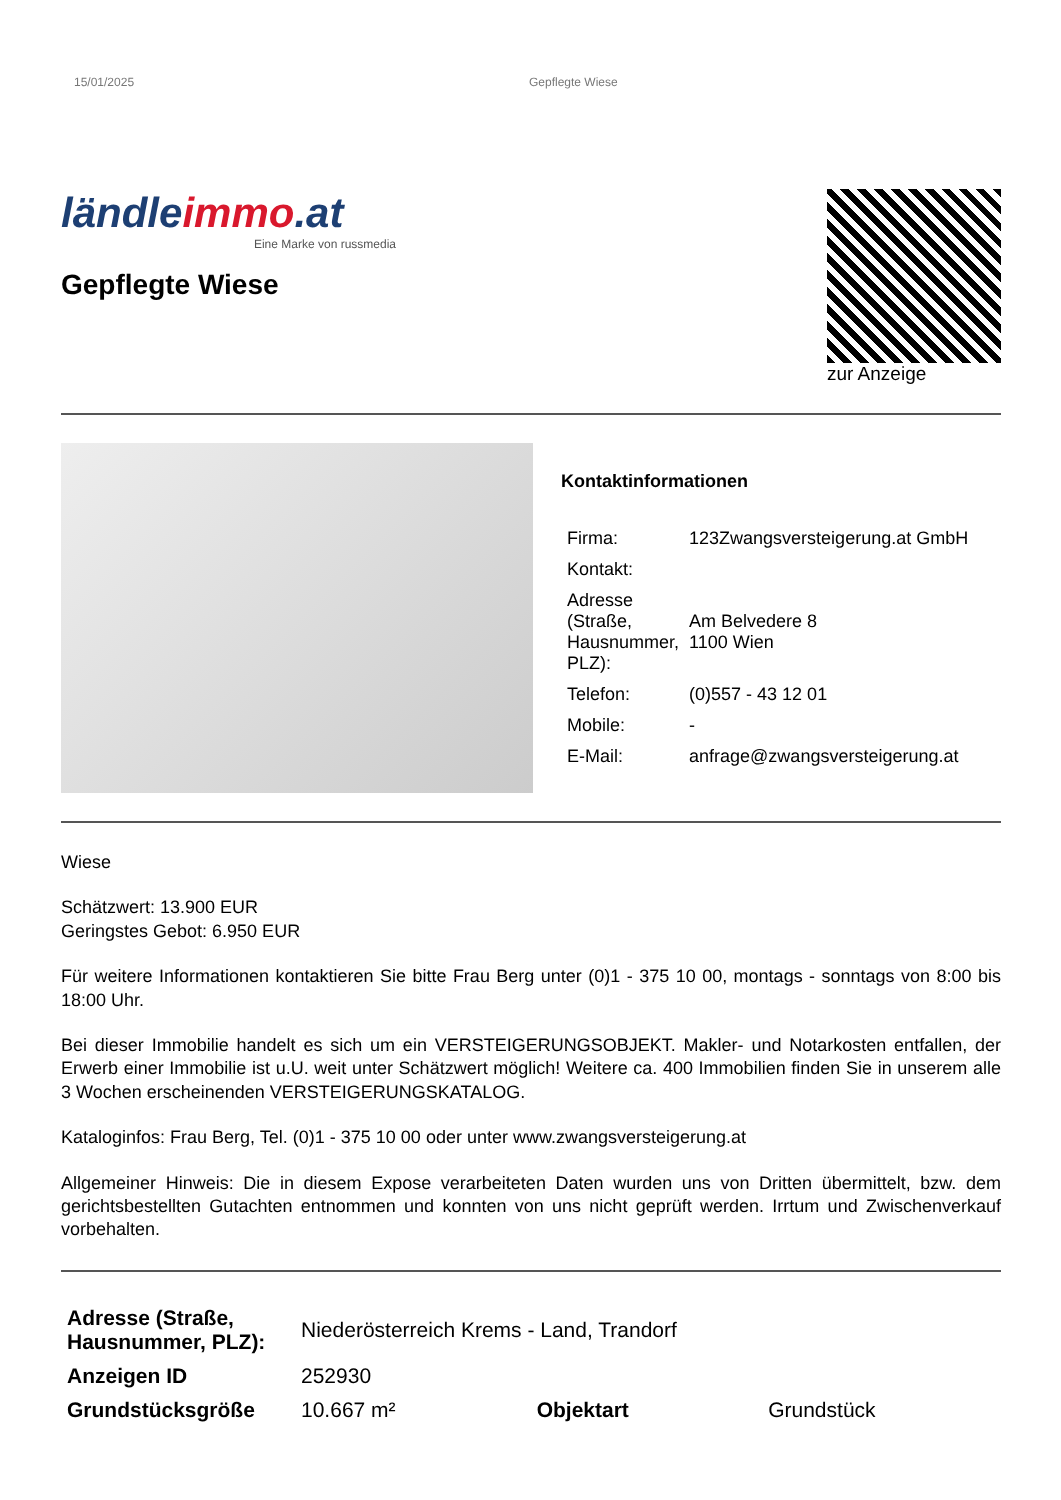15/01/2025 Gepflegte Wiese
ländleimmo.at
Eine Marke von russmedia
Gepflegte Wiese
zur Anzeige
Kontaktinformationen
| Firma: | 123Zwangsversteigerung.at GmbH |
| Kontakt: | |
| Adresse (Straße, Hausnummer, PLZ): | Am Belvedere 8 1100 Wien |
| Telefon: | (0)557 - 43 12 01 |
| Mobile: | - |
| E-Mail: | anfrage@zwangsversteigerung.at |
Wiese
Schätzwert: 13.900 EUR
Geringstes Gebot: 6.950 EUR
Für weitere Informationen kontaktieren Sie bitte Frau Berg unter (0)1 - 375 10 00, montags - sonntags von 8:00 bis 18:00 Uhr.
Bei dieser Immobilie handelt es sich um ein VERSTEIGERUNGSOBJEKT. Makler- und Notarkosten entfallen, der Erwerb einer Immobilie ist u.U. weit unter Schätzwert möglich! Weitere ca. 400 Immobilien finden Sie in unserem alle 3 Wochen erscheinenden VERSTEIGERUNGSKATALOG.
Kataloginfos: Frau Berg, Tel. (0)1 - 375 10 00 oder unter www.zwangsversteigerung.at
Allgemeiner Hinweis: Die in diesem Expose verarbeiteten Daten wurden uns von Dritten übermittelt, bzw. dem gerichtsbestellten Gutachten entnommen und konnten von uns nicht geprüft werden. Irrtum und Zwischenverkauf vorbehalten.
| Adresse (Straße, Hausnummer, PLZ): | Niederösterreich Krems - Land, Trandorf | | |
| Anzeigen ID | 252930 | | |
| Grundstücksgröße | 10.667 m² | Objektart | Grundstück |